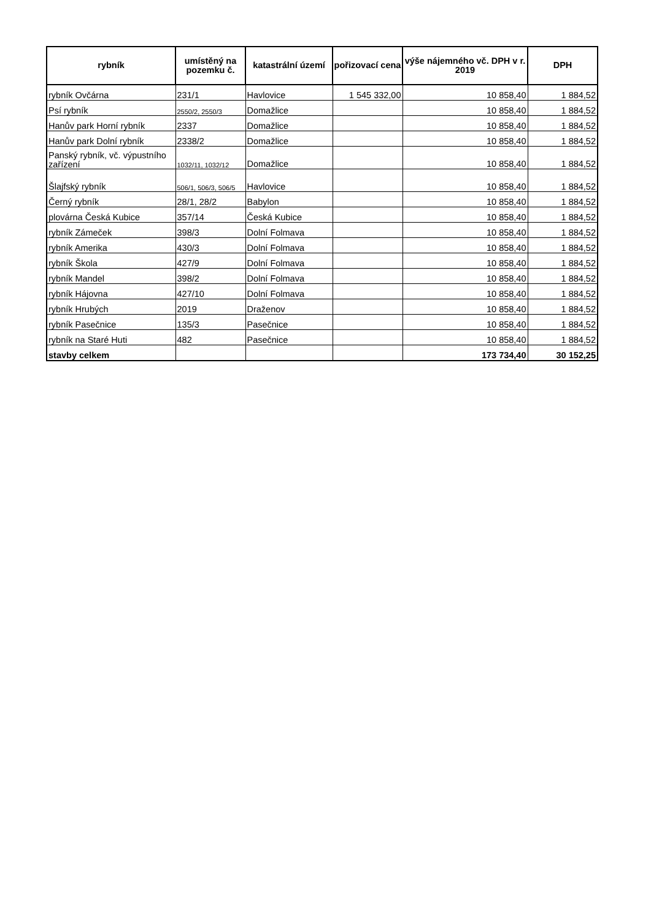| rybník | umístěný na pozemku č. | katastrální území | pořizovací cena | výše nájemného vč. DPH v r. 2019 | DPH |
| --- | --- | --- | --- | --- | --- |
| rybník Ovčárna | 231/1 | Havlovice | 1 545 332,00 | 10 858,40 | 1 884,52 |
| Psí rybník | 2550/2, 2550/3 | Domažlice | | 10 858,40 | 1 884,52 |
| Hanův park Horní rybník | 2337 | Domažlice | | 10 858,40 | 1 884,52 |
| Hanův park Dolní rybník | 2338/2 | Domažlice | | 10 858,40 | 1 884,52 |
| Panský rybník, vč. výpustního zařízení | 1032/11, 1032/12 | Domažlice | | 10 858,40 | 1 884,52 |
| Šlajfský rybník | 506/1, 506/3, 506/5 | Havlovice | | 10 858,40 | 1 884,52 |
| Černý rybník | 28/1, 28/2 | Babylon | | 10 858,40 | 1 884,52 |
| plovárna Česká Kubice | 357/14 | Česká Kubice | | 10 858,40 | 1 884,52 |
| rybník Zámeček | 398/3 | Dolní Folmava | | 10 858,40 | 1 884,52 |
| rybník Amerika | 430/3 | Dolní Folmava | | 10 858,40 | 1 884,52 |
| rybník Škola | 427/9 | Dolní Folmava | | 10 858,40 | 1 884,52 |
| rybník Mandel | 398/2 | Dolní Folmava | | 10 858,40 | 1 884,52 |
| rybník Hájovna | 427/10 | Dolní Folmava | | 10 858,40 | 1 884,52 |
| rybník Hrubých | 2019 | Draženov | | 10 858,40 | 1 884,52 |
| rybník Pasečnice | 135/3 | Pasečnice | | 10 858,40 | 1 884,52 |
| rybník na Staré Huti | 482 | Pasečnice | | 10 858,40 | 1 884,52 |
| stavby celkem | | | | 173 734,40 | 30 152,25 |